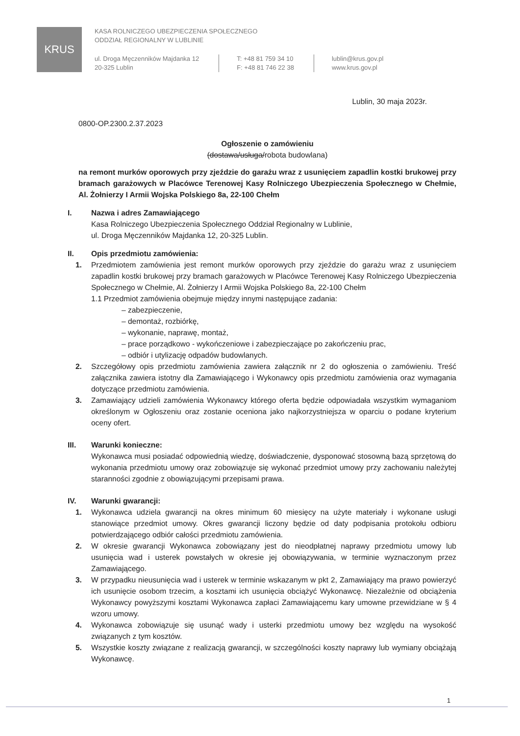KRUS
KASA ROLNICZEGO UBEZPIECZENIA SPOŁECZNEGO
ODDZIAŁ REGIONALNY W LUBLINIE
ul. Droga Męczenników Majdanka 12
20-325 Lublin
T: +48 81 759 34 10
F: +48 81 746 22 38
lublin@krus.gov.pl
www.krus.gov.pl
Lublin, 30 maja 2023r.
0800-OP.2300.2.37.2023
Ogłoszenie o zamówieniu
(dostawa/usługa/robota budowlana)
na remont murków oporowych przy zjeździe do garażu wraz z usunięciem zapadlin kostki brukowej przy bramach garażowych w Placówce Terenowej Kasy Rolniczego Ubezpieczenia Społecznego w Chełmie, Al. Żołnierzy I Armii Wojska Polskiego 8a, 22-100 Chełm
I. Nazwa i adres Zamawiającego
Kasa Rolniczego Ubezpieczenia Społecznego Oddział Regionalny w Lublinie,
ul. Droga Męczenników Majdanka 12, 20-325 Lublin.
II. Opis przedmiotu zamówienia:
1. Przedmiotem zamówienia jest remont murków oporowych przy zjeździe do garażu wraz z usunięciem zapadlin kostki brukowej przy bramach garażowych w Placówce Terenowej Kasy Rolniczego Ubezpieczenia Społecznego w Chełmie, Al. Żołnierzy I Armii Wojska Polskiego 8a, 22-100 Chełm
1.1 Przedmiot zamówienia obejmuje między innymi następujące zadania:
– zabezpieczenie,
– demontaż, rozbiórkę,
– wykonanie, naprawę, montaż,
– prace porządkowo - wykończeniowe i zabezpieczające po zakończeniu prac,
– odbiór i utylizację odpadów budowlanych.
2. Szczegółowy opis przedmiotu zamówienia zawiera załącznik nr 2 do ogłoszenia o zamówieniu. Treść załącznika zawiera istotny dla Zamawiającego i Wykonawcy opis przedmiotu zamówienia oraz wymagania dotyczące przedmiotu zamówienia.
3. Zamawiający udzieli zamówienia Wykonawcy którego oferta będzie odpowiadała wszystkim wymaganiom określonym w Ogłoszeniu oraz zostanie oceniona jako najkorzystniejsza w oparciu o podane kryterium oceny ofert.
III. Warunki konieczne:
Wykonawca musi posiadać odpowiednią wiedzę, doświadczenie, dysponować stosowną bazą sprzętową do wykonania przedmiotu umowy oraz zobowiązuje się wykonać przedmiot umowy przy zachowaniu należytej staranności zgodnie z obowiązującymi przepisami prawa.
IV. Warunki gwarancji:
1. Wykonawca udziela gwarancji na okres minimum 60 miesięcy na użyte materiały i wykonane usługi stanowiące przedmiot umowy. Okres gwarancji liczony będzie od daty podpisania protokołu odbioru potwierdzającego odbiór całości przedmiotu zamówienia.
2. W okresie gwarancji Wykonawca zobowiązany jest do nieodpłatnej naprawy przedmiotu umowy lub usunięcia wad i usterek powstałych w okresie jej obowiązywania, w terminie wyznaczonym przez Zamawiającego.
3. W przypadku nieusunięcia wad i usterek w terminie wskazanym w pkt 2, Zamawiający ma prawo powierzyć ich usunięcie osobom trzecim, a kosztami ich usunięcia obciążyć Wykonawcę. Niezależnie od obciążenia Wykonawcy powyższymi kosztami Wykonawca zapłaci Zamawiającemu kary umowne przewidziane w § 4 wzoru umowy.
4. Wykonawca zobowiązuje się usunąć wady i usterki przedmiotu umowy bez względu na wysokość związanych z tym kosztów.
5. Wszystkie koszty związane z realizacją gwarancji, w szczególności koszty naprawy lub wymiany obciążają Wykonawcę.
1